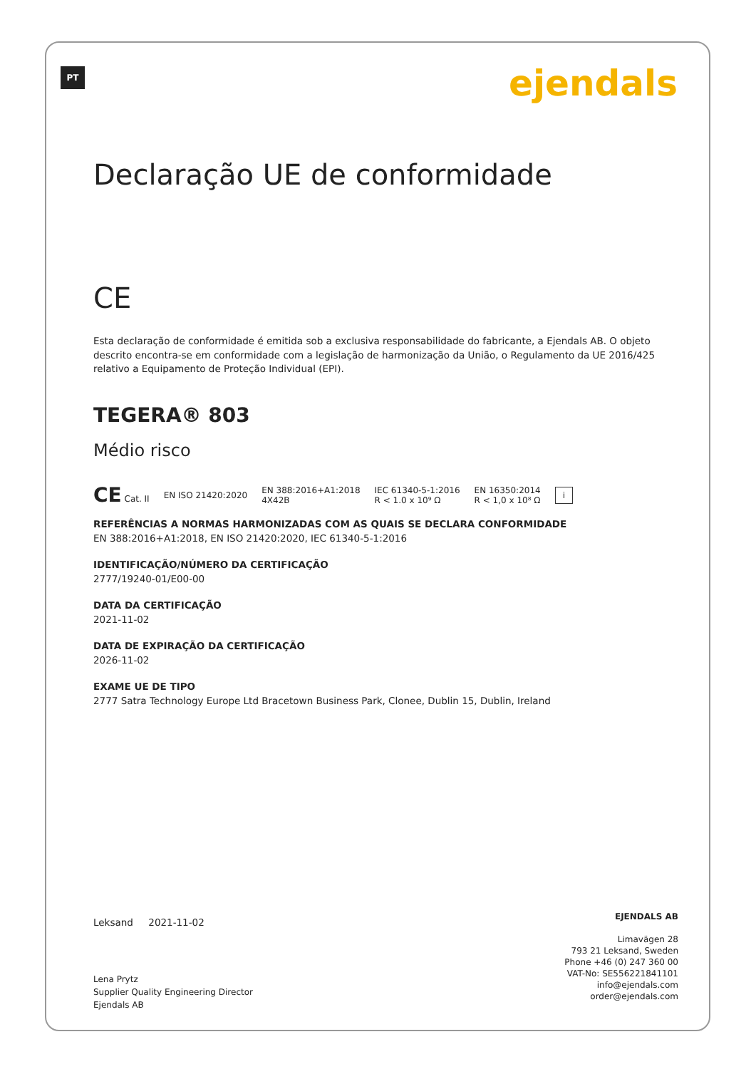PT ejendals
Declaração UE de conformidade
CE
Esta declaração de conformidade é emitida sob a exclusiva responsabilidade do fabricante, a Ejendals AB. O objeto descrito encontra-se em conformidade com a legislação de harmonização da União, o Regulamento da UE 2016/425 relativo a Equipamento de Proteção Individual (EPI).
TEGERA® 803
Médio risco
CE Cat. II EN ISO 21420:2020 EN 388:2016+A1:2018
4X42B IEC 61340-5-1:2016
R < 1.0 x 10⁹ Ω EN 16350:2014
R < 1,0 x 10⁸ Ω i
REFERÊNCIAS A NORMAS HARMONIZADAS COM AS QUAIS SE DECLARA CONFORMIDADE
EN 388:2016+A1:2018, EN ISO 21420:2020, IEC 61340-5-1:2016
IDENTIFICAÇÃO/NÚMERO DA CERTIFICAÇÃO
2777/19240-01/E00-00
DATA DA CERTIFICAÇÃO
2021-11-02
DATA DE EXPIRAÇÃO DA CERTIFICAÇÃO
2026-11-02
EXAME UE DE TIPO
2777 Satra Technology Europe Ltd Bracetown Business Park, Clonee, Dublin 15, Dublin, Ireland
Leksand 2021-11-02
Lena Prytz
Supplier Quality Engineering Director
Ejendals AB
EJENDALS AB
Limavägen 28
793 21 Leksand, Sweden
Phone +46 (0) 247 360 00
VAT-No: SE556221841101
info@ejendals.com
order@ejendals.com